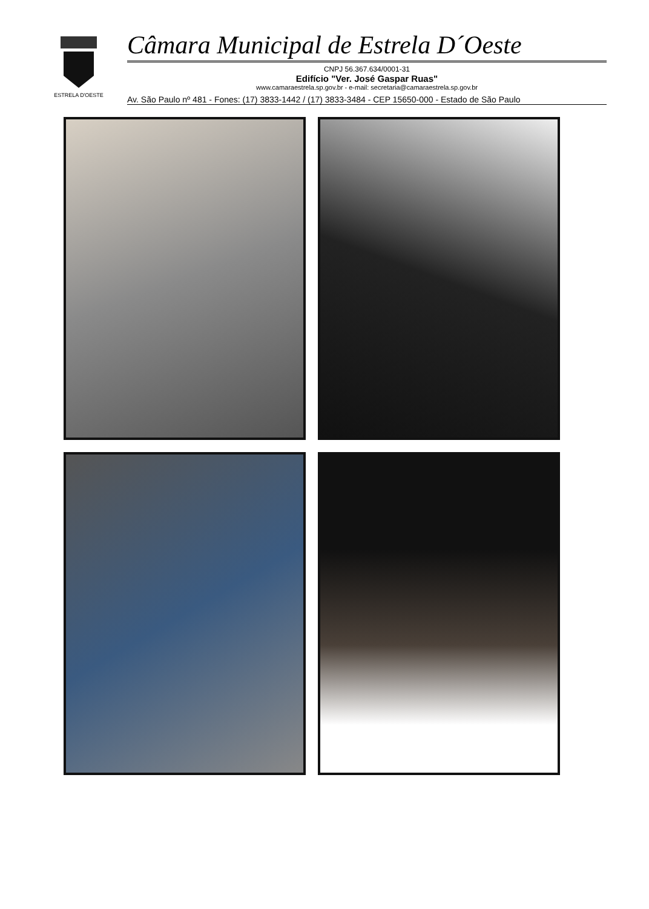ESTRELA D'OESTE
Câmara Municipal de Estrela D´Oeste
CNPJ 56.367.634/0001-31
Edifício "Ver. José Gaspar Ruas"
www.camaraestrela.sp.gov.br - e-mail: secretaria@camaraestrela.sp.gov.br
Av. São Paulo nº 481 - Fones: (17) 3833-1442 / (17) 3833-3484 - CEP 15650-000 - Estado de São Paulo